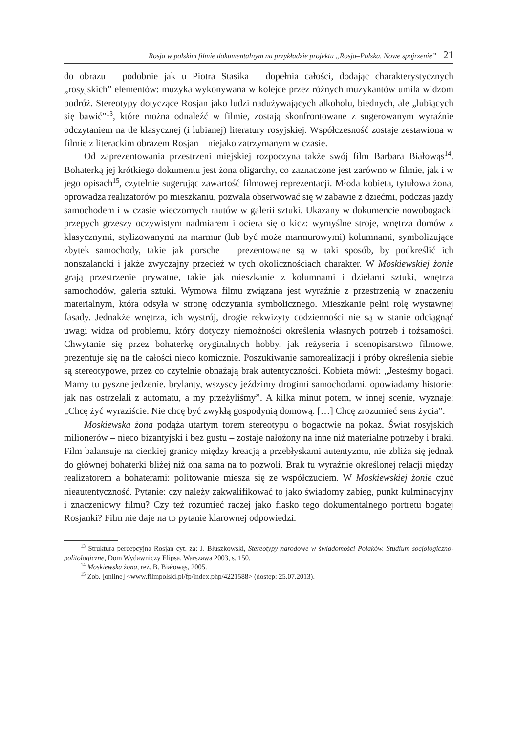Rosja w polskim filmie dokumentalnym na przykładzie projektu „Rosja–Polska. Nowe spojrzenie” 21
do obrazu – podobnie jak u Piotra Stasika – dopełnia całości, dodając charakterystycznych „rosyjskich” elementów: muzyka wykonywana w kolejce przez różnych muzykantów umila widzom podróż. Stereotypy dotyczące Rosjan jako ludzi nadużywających alkoholu, biednych, ale „lubiących się bawić”<sup>13</sup>, które można odnaleźć w filmie, zostają skonfrontowane z sugerowanym wyraźnie odczytaniem na tle klasycznej (i lubianej) literatury rosyjskiej. Współczesność zostaje zestawiona w filmie z literackim obrazem Rosjan – niejako zatrzymanym w czasie.
Od zaprezentowania przestrzeni miejskiej rozpoczyna także swój film Barbara Białowąs<sup>14</sup>. Bohaterką jej krótkiego dokumentu jest żona oligarchy, co zaznaczone jest zarówno w filmie, jak i w jego opisach<sup>15</sup>, czytelnie sugerując zawartość filmowej reprezentacji. Młoda kobieta, tytułowa żona, oprowadza realizatorów po mieszkaniu, pozwala obserwować się w zabawie z dziećmi, podczas jazdy samochodem i w czasie wieczornych rautów w galerii sztuki. Ukazany w dokumencie nowobogacki przepych grzeszy oczywistym nadmiarem i ociera się o kicz: wymyślne stroje, wnętrza domów z klasycznymi, stylizowanymi na marmur (lub być może marmurowymi) kolumnami, symbolizujące zbytek samochody, takie jak porsche – prezentowane są w taki sposób, by podkreślić ich nonszalancki i jakże zwyczajny przecież w tych okolicznościach charakter. W Moskiewskiej żonie grają przestrzenie prywatne, takie jak mieszkanie z kolumnami i dziełami sztuki, wnętrza samochodów, galeria sztuki. Wymowa filmu związana jest wyraźnie z przestrzenią w znaczeniu materialnym, która odsyła w stronę odczytania symbolicznego. Mieszkanie pełni rolę wystawnej fasady. Jednakże wnętrza, ich wystrój, drogie rekwizyty codzienności nie są w stanie odciągnąć uwagi widza od problemu, który dotyczy niemożności określenia własnych potrzeb i tożsamości. Chwytanie się przez bohaterkę oryginalnych hobby, jak reżyseria i scenopisarstwo filmowe, prezentuje się na tle całości nieco komicznie. Poszukiwanie samorealizacji i próby określenia siebie są stereotypowe, przez co czytelnie obnażają brak autentyczności. Kobieta mówi: „Jesteśmy bogaci. Mamy tu pyszne jedzenie, brylanty, wszyscy jeździmy drogimi samochodami, opowiadamy historie: jak nas ostrzelali z automatu, a my przeżyliśmy”. A kilka minut potem, w innej scenie, wyznaje: „Chcę żyć wyraziście. Nie chcę być zwykłą gospodynią domową. […] Chcę zrozumieć sens życia”.
Moskiewska żona podąża utartym torem stereotypu o bogactwie na pokaz. Świat rosyjskich milionerów – nieco bizantyjski i bez gustu – zostaje nałożony na inne niż materialne potrzeby i braki. Film balansuje na cienkiej granicy między kreacją a przebłyskami autentyzmu, nie zbliża się jednak do głównej bohaterki bliżej niż ona sama na to pozwoli. Brak tu wyraźnie określonej relacji między realizatorem a bohaterami: politowanie miesza się ze współczuciem. W Moskiewskiej żonie czuć nieautentyczność. Pytanie: czy należy zakwalifikować to jako świadomy zabieg, punkt kulminacyjny i znaczeniowy filmu? Czy też rozumieć raczej jako fiasko tego dokumentalnego portretu bogatej Rosjanki? Film nie daje na to pytanie klarownej odpowiedzi.
<sup>13</sup> Struktura percepcyjna Rosjan cyt. za: J. Błuszkowski, Stereotypy narodowe w świadomości Polaków. Studium socjologiczno-politologiczne, Dom Wydawniczy Elipsa, Warszawa 2003, s. 150.
<sup>14</sup> Moskiewska żona, reż. B. Białowąs, 2005.
<sup>15</sup> Zob. [online] <www.filmpolski.pl/fp/index.php/4221588> (dostęp: 25.07.2013).